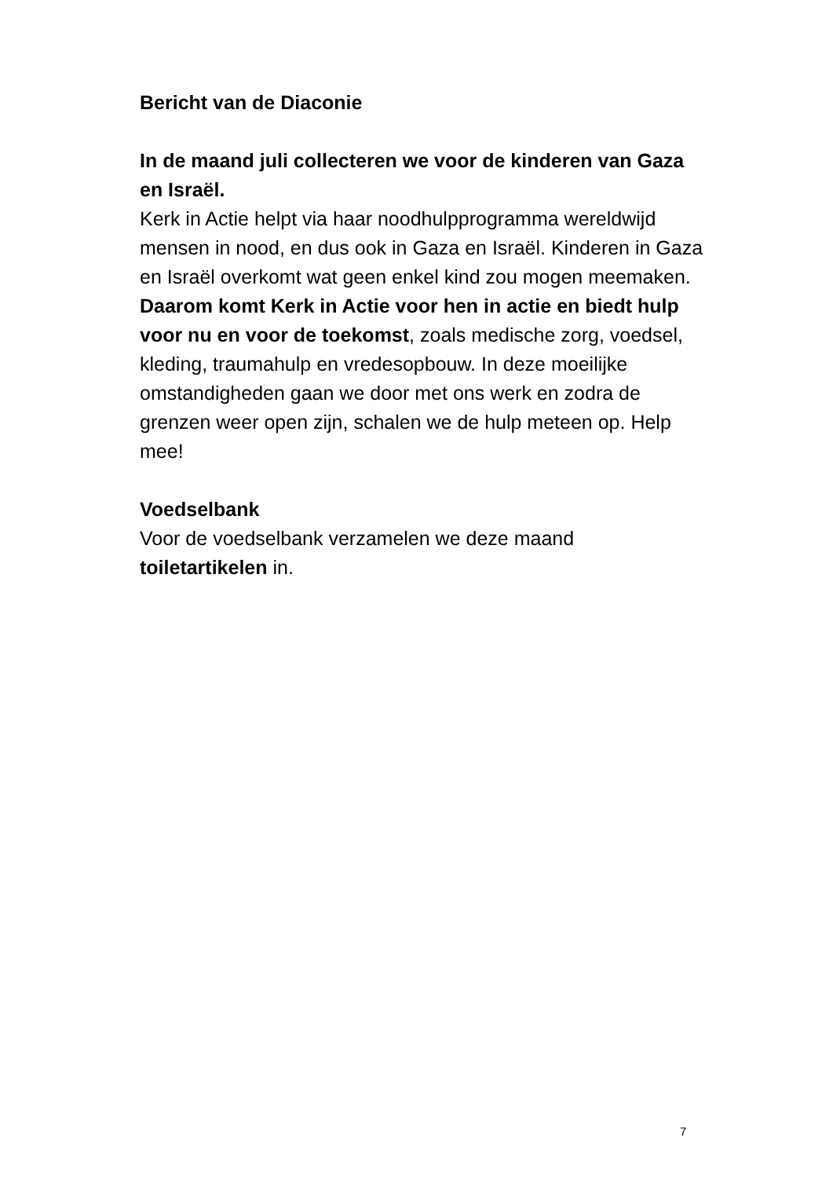Bericht van de Diaconie
In de maand juli collecteren we voor de kinderen van Gaza en Israël.
Kerk in Actie helpt via haar noodhulpprogramma wereldwijd mensen in nood, en dus ook in Gaza en Israël. Kinderen in Gaza en Israël overkomt wat geen enkel kind zou mogen meemaken. Daarom komt Kerk in Actie voor hen in actie en biedt hulp voor nu en voor de toekomst, zoals medische zorg, voedsel, kleding, traumahulp en vredesopbouw. In deze moeilijke omstandigheden gaan we door met ons werk en zodra de grenzen weer open zijn, schalen we de hulp meteen op. Help mee!
Voedselbank
Voor de voedselbank verzamelen we deze maand toiletartikelen in.
7